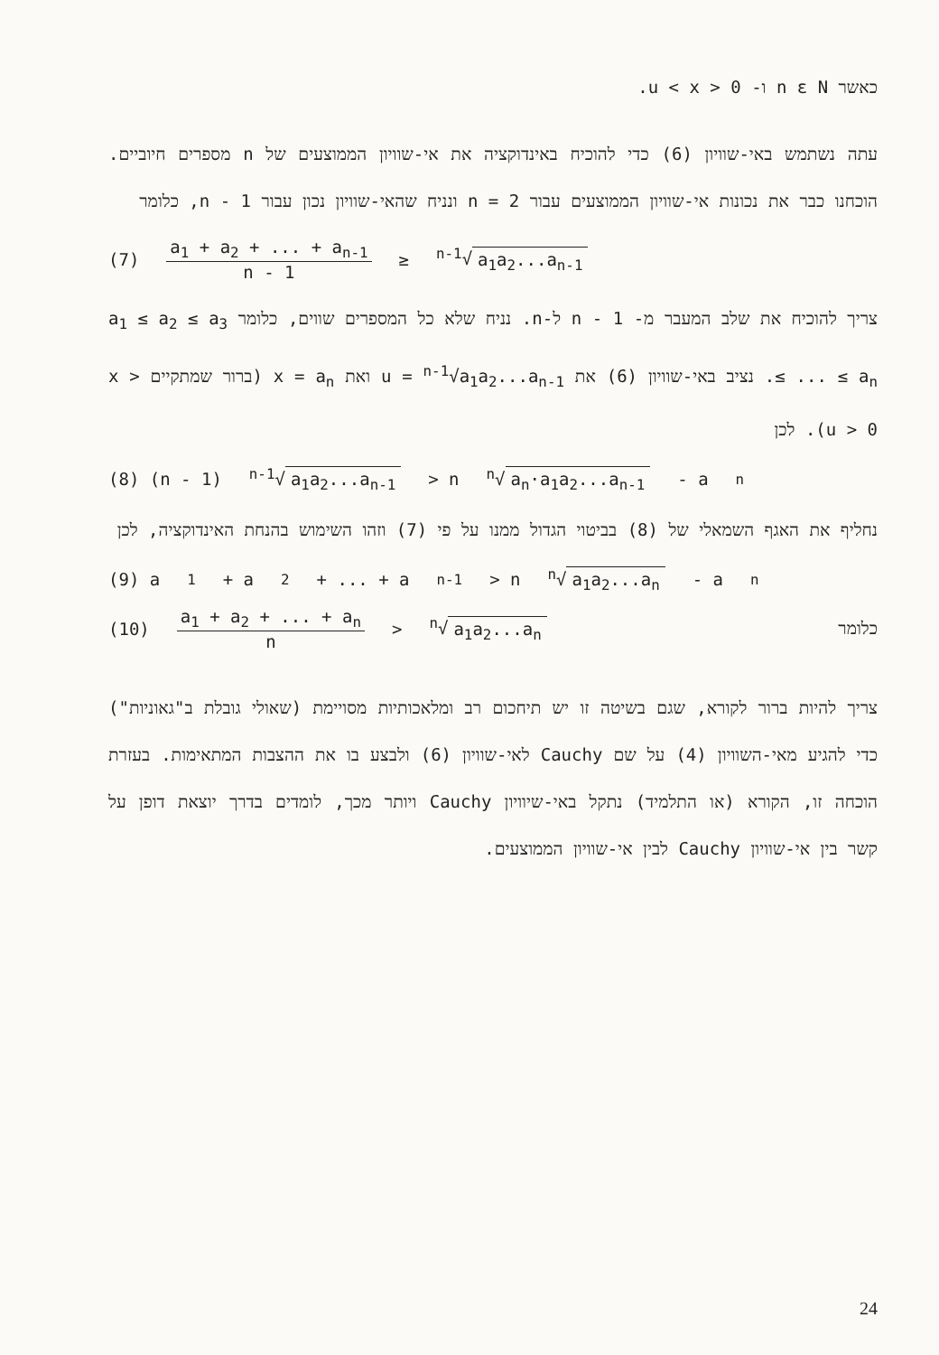כאשר n ε N ו- 0 < u < x.
עתה נשתמש באי-שוויון (6) כדי להוכיח באינדוקציה את אי-שוויון הממוצעים של n מספרים חיוביים. הוכחנו כבר את נכונות אי-שוויון הממוצעים עבור n = 2 ונניח שהאי-שוויון נכון עבור n - 1, כלומר
(7) a<sub>1</sub> + a<sub>2</sub> + ... + a<sub>n-1</sub> n - 1 ≥ <sup>n-1</sup>√ a<sub>1</sub>a<sub>2</sub>...a<sub>n-1</sub>
צריך להוכיח את שלב המעבר מ- n - 1 ל-n. נניח שלא כל המספרים שווים, כלומר a<sub>1</sub> ≤ a<sub>2</sub> ≤ a<sub>3</sub> ≤ ... ≤ a<sub>n</sub>. נציב באי-שוויון (6) את u = <sup>n-1</sup>√a<sub>1</sub>a<sub>2</sub>...a<sub>n-1</sub> ואת x = a<sub>n</sub> (ברור שמתקיים x > u > 0). לכן
(8) (n - 1) <sup>n-1</sup>√ a<sub>1</sub>a<sub>2</sub>...a<sub>n-1</sub> > n <sup>n</sup>√ a<sub>n</sub>·a<sub>1</sub>a<sub>2</sub>...a<sub>n-1</sub> - a<sub>n</sub>
נחליף את האגף השמאלי של (8) בביטוי הגדול ממנו על פי (7) וזהו השימוש בהנחת האינדוקציה, לכן
(9) a<sub>1</sub> + a<sub>2</sub> + ... + a<sub>n-1</sub> > n <sup>n</sup>√ a<sub>1</sub>a<sub>2</sub>...a<sub>n</sub> - a<sub>n</sub>
(10) a<sub>1</sub> + a<sub>2</sub> + ... + a<sub>n</sub> n > <sup>n</sup>√ a<sub>1</sub>a<sub>2</sub>...a<sub>n</sub> כלומר
צריך להיות ברור לקורא, שגם בשיטה זו יש תיחכום רב ומלאכותיות מסויימת (שאולי גובלת ב"גאוניות") כדי להגיע מאי-השוויון (4) על שם Cauchy לאי-שוויון (6) ולבצע בו את ההצבות המתאימות. בעזרת הוכחה זו, הקורא (או התלמיד) נתקל באי-שיוויון Cauchy ויותר מכך, לומדים בדרך יוצאת דופן על קשר בין אי-שוויון Cauchy לבין אי-שוויון הממוצעים.
24